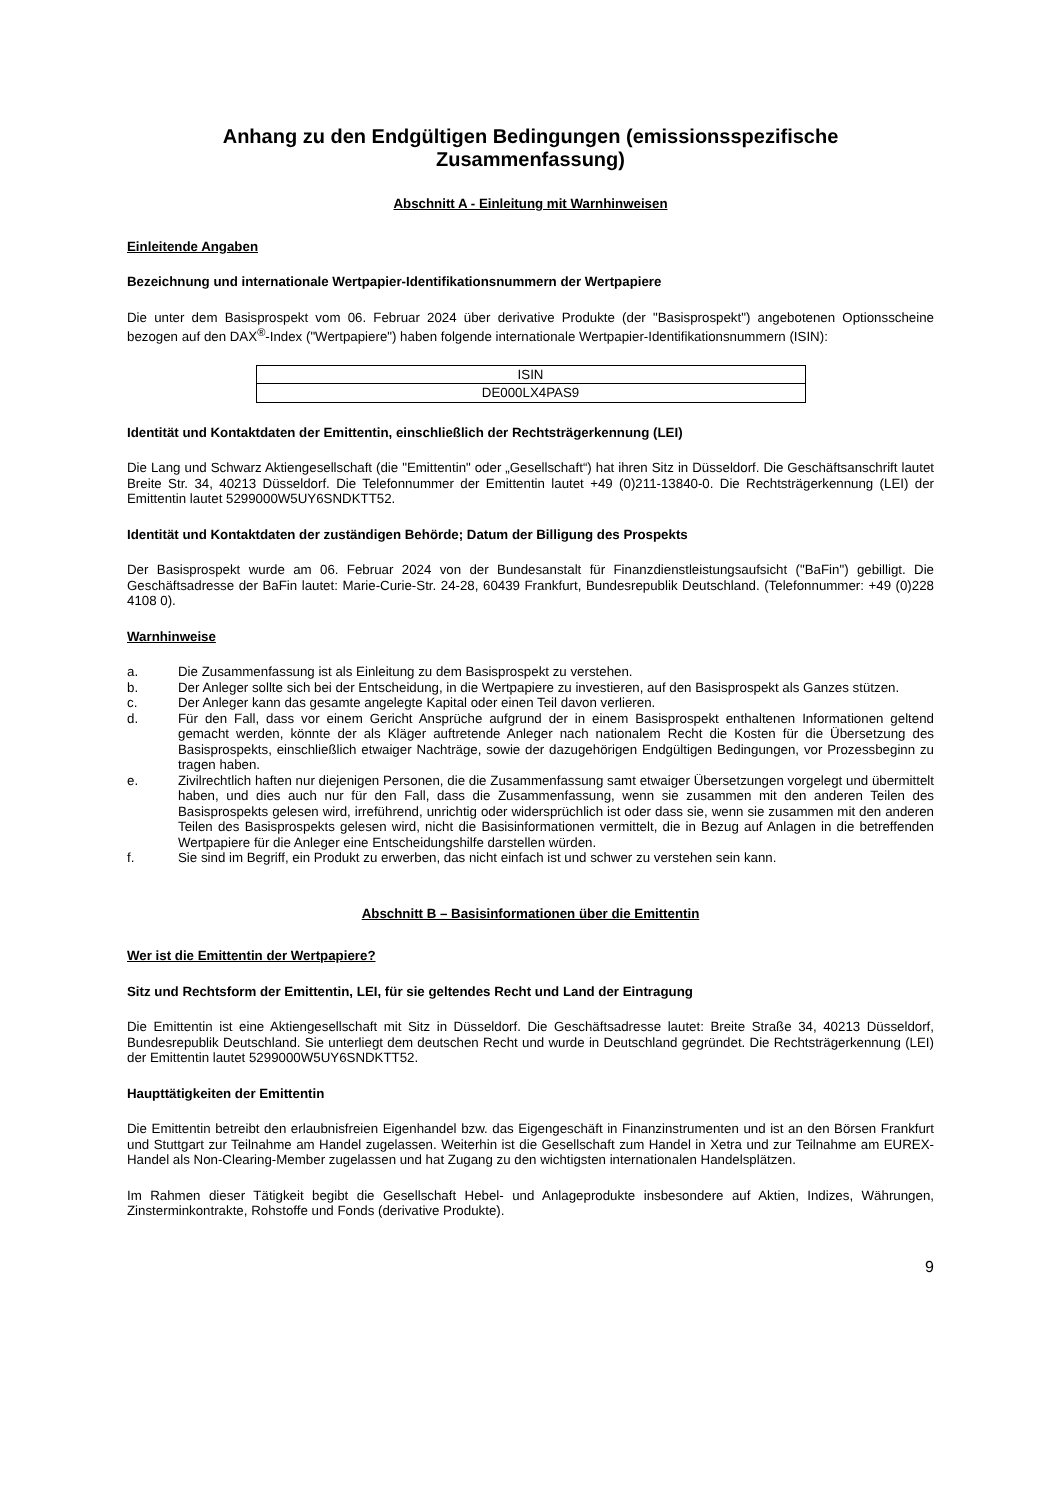Anhang zu den Endgültigen Bedingungen (emissionsspezifische
Zusammenfassung)
Abschnitt A - Einleitung mit Warnhinweisen
Einleitende Angaben
Bezeichnung und internationale Wertpapier-Identifikationsnummern der Wertpapiere
Die unter dem Basisprospekt vom 06. Februar 2024 über derivative Produkte (der "Basisprospekt") angebotenen Optionsscheine bezogen auf den DAX<sup>®</sup>-Index ("Wertpapiere") haben folgende internationale Wertpapier-Identifikationsnummern (ISIN):
| ISIN |
| --- |
| DE000LX4PAS9 |
Identität und Kontaktdaten der Emittentin, einschließlich der Rechtsträgerkennung (LEI)
Die Lang und Schwarz Aktiengesellschaft (die "Emittentin" oder „Gesellschaft“) hat ihren Sitz in Düsseldorf. Die Geschäftsanschrift lautet Breite Str. 34, 40213 Düsseldorf. Die Telefonnummer der Emittentin lautet +49 (0)211-13840-0. Die Rechtsträgerkennung (LEI) der Emittentin lautet 5299000W5UY6SNDKTT52.
Identität und Kontaktdaten der zuständigen Behörde; Datum der Billigung des Prospekts
Der Basisprospekt wurde am 06. Februar 2024 von der Bundesanstalt für Finanzdienstleistungsaufsicht ("BaFin") gebilligt. Die Geschäftsadresse der BaFin lautet: Marie-Curie-Str. 24-28, 60439 Frankfurt, Bundesrepublik Deutschland. (Telefonnummer: +49 (0)228 4108 0).
Warnhinweise
a. Die Zusammenfassung ist als Einleitung zu dem Basisprospekt zu verstehen.
b. Der Anleger sollte sich bei der Entscheidung, in die Wertpapiere zu investieren, auf den Basisprospekt als Ganzes stützen.
c. Der Anleger kann das gesamte angelegte Kapital oder einen Teil davon verlieren.
d. Für den Fall, dass vor einem Gericht Ansprüche aufgrund der in einem Basisprospekt enthaltenen Informationen geltend gemacht werden, könnte der als Kläger auftretende Anleger nach nationalem Recht die Kosten für die Übersetzung des Basisprospekts, einschließlich etwaiger Nachträge, sowie der dazugehörigen Endgültigen Bedingungen, vor Prozessbeginn zu tragen haben.
e. Zivilrechtlich haften nur diejenigen Personen, die die Zusammenfassung samt etwaiger Übersetzungen vorgelegt und übermittelt haben, und dies auch nur für den Fall, dass die Zusammenfassung, wenn sie zusammen mit den anderen Teilen des Basisprospekts gelesen wird, irreführend, unrichtig oder widersprüchlich ist oder dass sie, wenn sie zusammen mit den anderen Teilen des Basisprospekts gelesen wird, nicht die Basisinformationen vermittelt, die in Bezug auf Anlagen in die betreffenden Wertpapiere für die Anleger eine Entscheidungshilfe darstellen würden.
f. Sie sind im Begriff, ein Produkt zu erwerben, das nicht einfach ist und schwer zu verstehen sein kann.
Abschnitt B – Basisinformationen über die Emittentin
Wer ist die Emittentin der Wertpapiere?
Sitz und Rechtsform der Emittentin, LEI, für sie geltendes Recht und Land der Eintragung
Die Emittentin ist eine Aktiengesellschaft mit Sitz in Düsseldorf. Die Geschäftsadresse lautet: Breite Straße 34, 40213 Düsseldorf, Bundesrepublik Deutschland. Sie unterliegt dem deutschen Recht und wurde in Deutschland gegründet. Die Rechtsträgerkennung (LEI) der Emittentin lautet 5299000W5UY6SNDKTT52.
Haupttätigkeiten der Emittentin
Die Emittentin betreibt den erlaubnisfreien Eigenhandel bzw. das Eigengeschäft in Finanzinstrumenten und ist an den Börsen Frankfurt und Stuttgart zur Teilnahme am Handel zugelassen. Weiterhin ist die Gesellschaft zum Handel in Xetra und zur Teilnahme am EUREX-Handel als Non-Clearing-Member zugelassen und hat Zugang zu den wichtigsten internationalen Handelsplätzen.
Im Rahmen dieser Tätigkeit begibt die Gesellschaft Hebel- und Anlageprodukte insbesondere auf Aktien, Indizes, Währungen, Zinsterminkontrakte, Rohstoffe und Fonds (derivative Produkte).
9